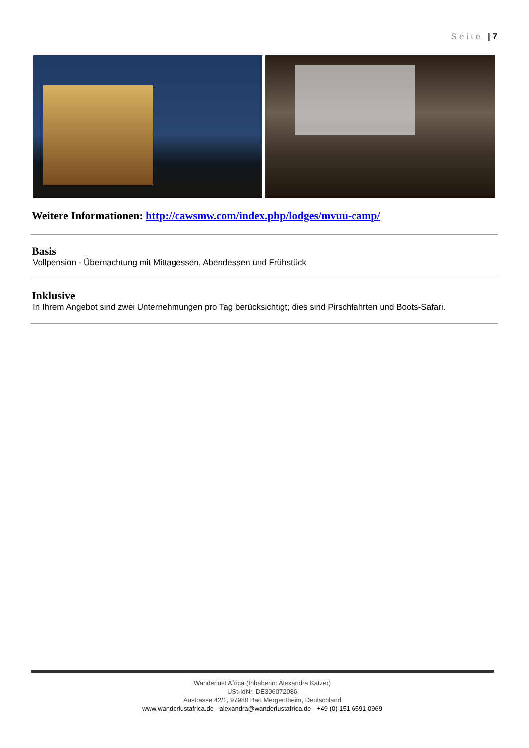Seite | 7
Weitere Informationen: http://cawsmw.com/index.php/lodges/mvuu-camp/
Basis
Vollpension - Übernachtung mit Mittagessen, Abendessen und Frühstück
Inklusive
In Ihrem Angebot sind zwei Unternehmungen pro Tag berücksichtigt; dies sind Pirschfahrten und Boots-Safari.
Wanderlust Africa (Inhaberin: Alexandra Katzer)
USt-IdNr. DE306072086
Austrasse 42/1, 97980 Bad Mergentheim, Deutschland
www.wanderlustafrica.de - alexandra@wanderlustafrica.de - +49 (0) 151 6591 0969